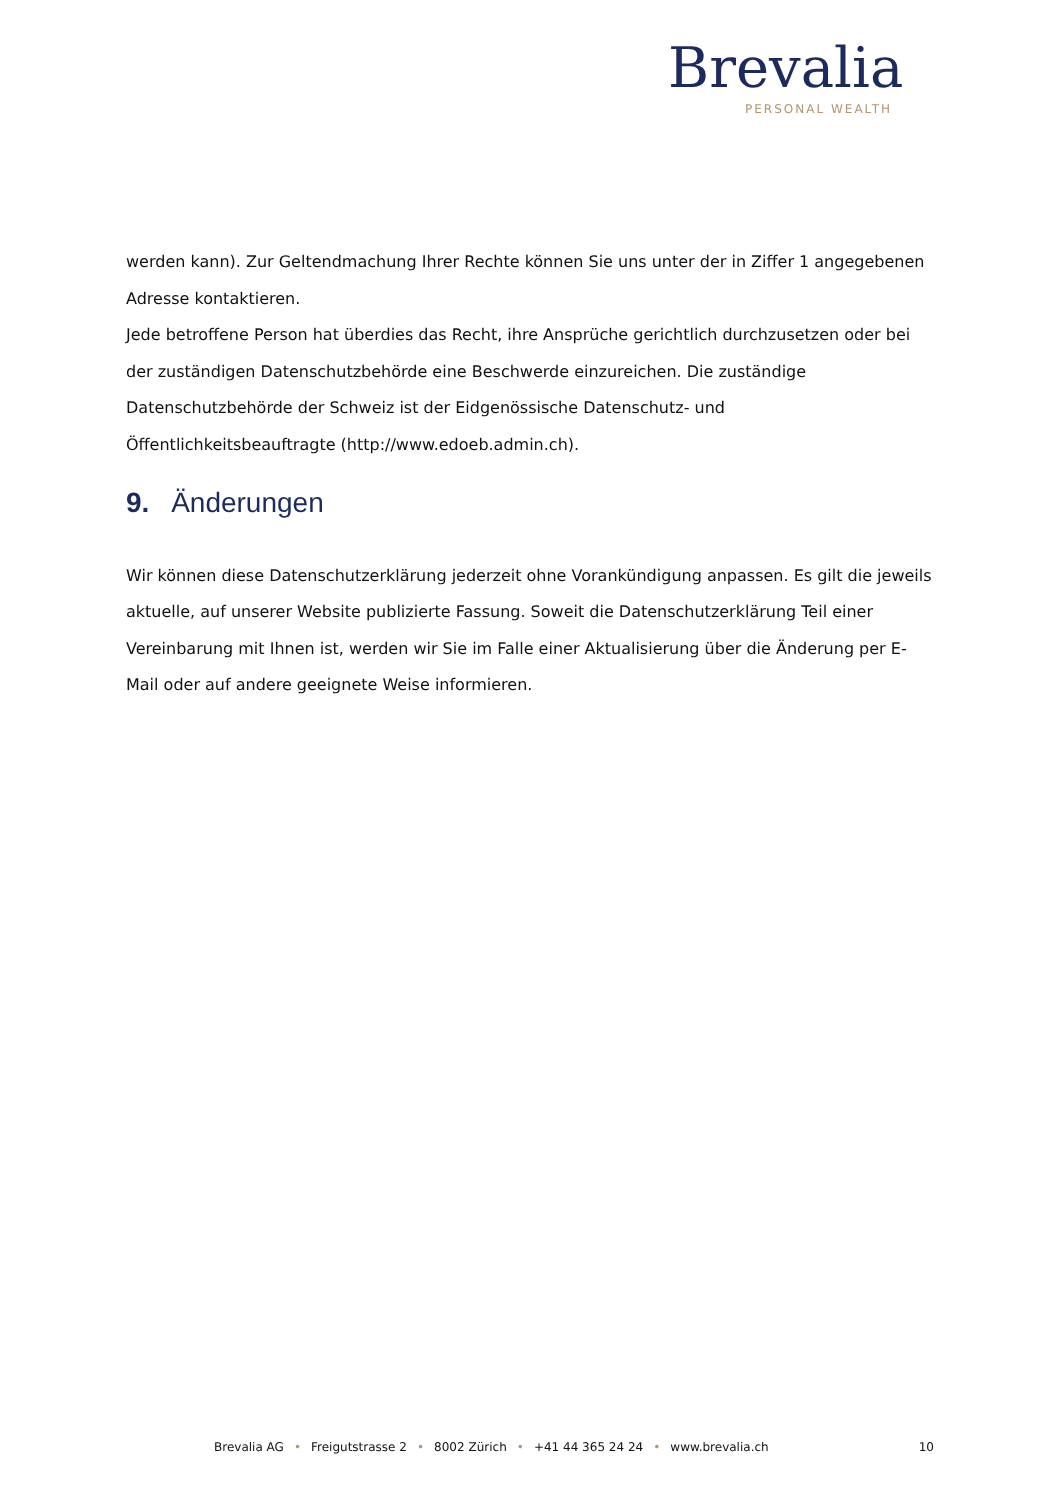Brevalia
PERSONAL WEALTH
werden kann). Zur Geltendmachung Ihrer Rechte können Sie uns unter der in Ziffer 1 angegebenen Adresse kontaktieren.
Jede betroffene Person hat überdies das Recht, ihre Ansprüche gerichtlich durchzusetzen oder bei der zuständigen Datenschutzbehörde eine Beschwerde einzureichen. Die zuständige Datenschutzbehörde der Schweiz ist der Eidgenössische Datenschutz- und Öffentlichkeitsbeauftragte (http://www.edoeb.admin.ch).
9. Änderungen
Wir können diese Datenschutzerklärung jederzeit ohne Vorankündigung anpassen. Es gilt die jeweils aktuelle, auf unserer Website publizierte Fassung. Soweit die Datenschutzerklärung Teil einer Vereinbarung mit Ihnen ist, werden wir Sie im Falle einer Aktualisierung über die Änderung per E-Mail oder auf andere geeignete Weise informieren.
Brevalia AG • Freigutstrasse 2 • 8002 Zürich • +41 44 365 24 24 • www.brevalia.ch 10